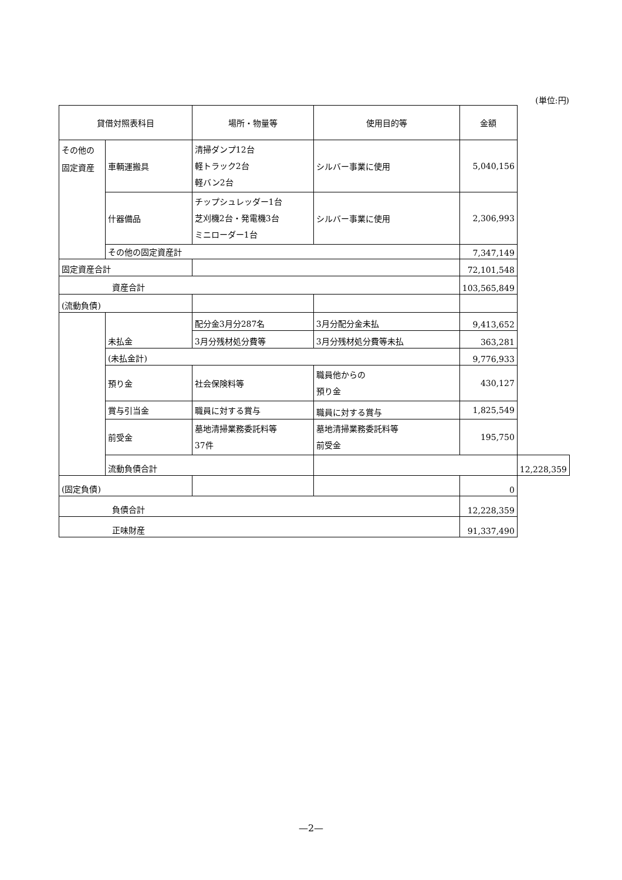(単位:円)
| 貸借対照表科目 | | 場所・物量等 | 使用目的等 | 金額 | |
| --- | --- | --- | --- | --- | --- |
| その他の 固定資産 | 車輌運搬具 | 清掃ダンプ12台 軽トラック2台 軽バン2台 | シルバー事業に使用 | 5,040,156 | |
| | 什器備品 | チップシュレッダー1台 芝刈機2台・発電機3台 ミニローダー1台 | シルバー事業に使用 | 2,306,993 | |
| | その他の固定資産計 | | | 7,347,149 | |
| 固定資産合計 | | | | 72,101,548 | |
| 資産合計 | | | | 103,565,849 | |
| (流動負債) | | | | | |
| | 未払金 | 配分金3月分287名 | 3月分配分金未払 | 9,413,652 | |
| | | 3月分残材処分費等 | 3月分残材処分費等未払 | 363,281 | |
| | (未払金計) | | | 9,776,933 | |
| | 預り金 | 社会保険料等 | 職員他からの 預り金 | 430,127 | |
| | 賞与引当金 | 職員に対する賞与 | 職員に対する賞与 | 1,825,549 | |
| | 前受金 | 墓地清掃業務委託料等 37件 | 墓地清掃業務委託料等 前受金 | 195,750 | |
| | 流動負債合計 | | | | 12,228,359 |
| (固定負債) | | | | 0 | |
| 負債合計 | | | | 12,228,359 | |
| 正味財産 | | | | 91,337,490 | |
—2—